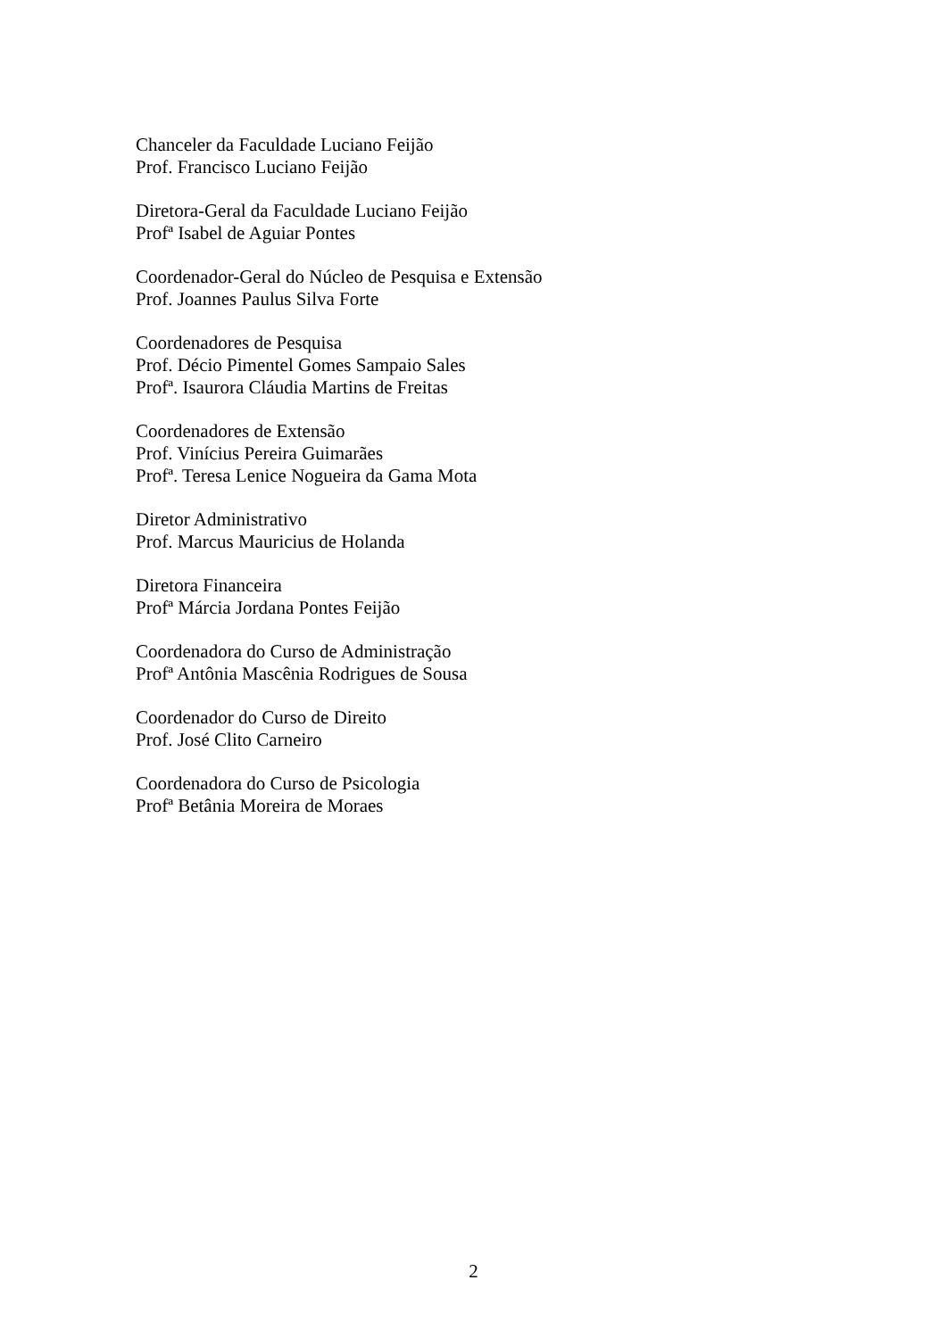Chanceler da Faculdade Luciano Feijão
Prof. Francisco Luciano Feijão
Diretora-Geral da Faculdade Luciano Feijão
Profª Isabel de Aguiar Pontes
Coordenador-Geral do Núcleo de Pesquisa e Extensão
Prof. Joannes Paulus Silva Forte
Coordenadores de Pesquisa
Prof. Décio Pimentel Gomes Sampaio Sales
Profª. Isaurora Cláudia Martins de Freitas
Coordenadores de Extensão
Prof. Vinícius Pereira Guimarães
Profª. Teresa Lenice Nogueira da Gama Mota
Diretor Administrativo
Prof. Marcus Mauricius de Holanda
Diretora Financeira
Profª Márcia Jordana Pontes Feijão
Coordenadora do Curso de Administração
Profª Antônia Mascênia Rodrigues de Sousa
Coordenador do Curso de Direito
Prof. José Clito Carneiro
Coordenadora do Curso de Psicologia
Profª Betânia Moreira de Moraes
2